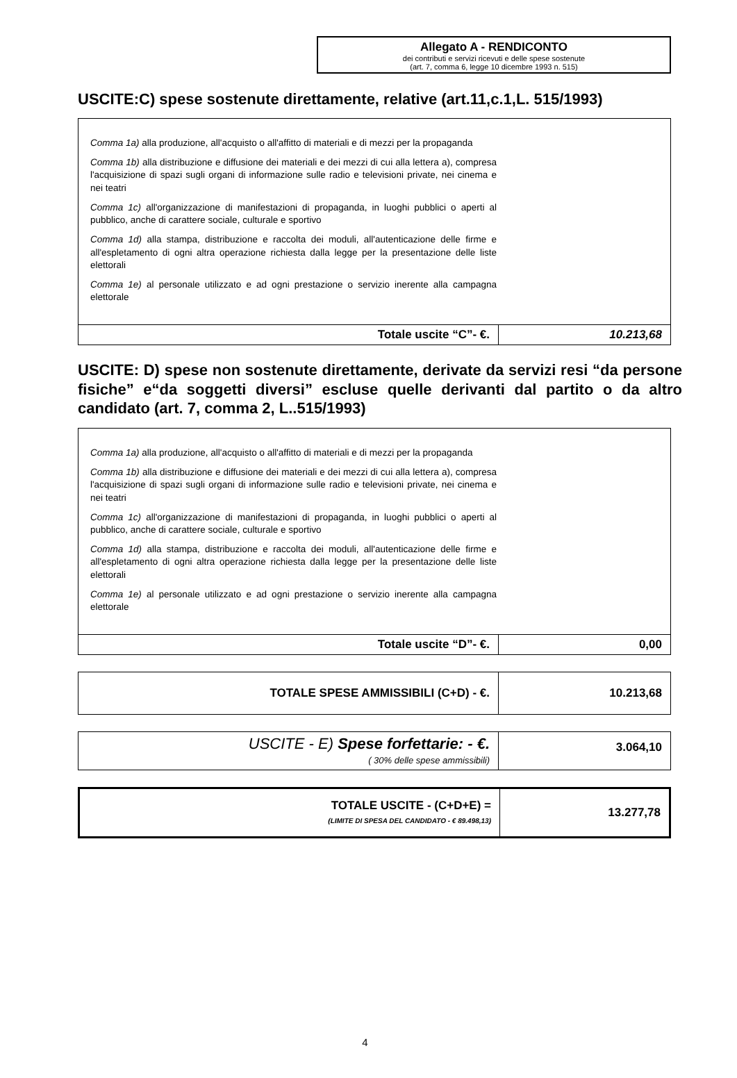Allegato A - RENDICONTO
dei contributi e servizi ricevuti e delle spese sostenute
(art. 7, comma 6, legge 10 dicembre 1993 n. 515)
USCITE:C) spese sostenute direttamente, relative (art.11,c.1,L. 515/1993)
Comma 1a) alla produzione, all'acquisto o all'affitto di materiali e di mezzi per la propaganda
Comma 1b) alla distribuzione e diffusione dei materiali e dei mezzi di cui alla lettera a), compresa l'acquisizione di spazi sugli organi di informazione sulle radio e televisioni private, nei cinema e nei teatri
Comma 1c) all'organizzazione di manifestazioni di propaganda, in luoghi pubblici o aperti al pubblico, anche di carattere sociale, culturale e sportivo
Comma 1d) alla stampa, distribuzione e raccolta dei moduli, all'autenticazione delle firme e all'espletamento di ogni altra operazione richiesta dalla legge per la presentazione delle liste elettorali
Comma 1e) al personale utilizzato e ad ogni prestazione o servizio inerente alla campagna elettorale
| Totale uscite “C”- €. | 10.213,68 |
USCITE: D) spese non sostenute direttamente, derivate da servizi resi “da persone fisiche” e“da soggetti diversi” escluse quelle derivanti dal partito o da altro candidato (art. 7, comma 2, L..515/1993)
Comma 1a) alla produzione, all'acquisto o all'affitto di materiali e di mezzi per la propaganda
Comma 1b) alla distribuzione e diffusione dei materiali e dei mezzi di cui alla lettera a), compresa l'acquisizione di spazi sugli organi di informazione sulle radio e televisioni private, nei cinema e nei teatri
Comma 1c) all'organizzazione di manifestazioni di propaganda, in luoghi pubblici o aperti al pubblico, anche di carattere sociale, culturale e sportivo
Comma 1d) alla stampa, distribuzione e raccolta dei moduli, all'autenticazione delle firme e all'espletamento di ogni altra operazione richiesta dalla legge per la presentazione delle liste elettorali
Comma 1e) al personale utilizzato e ad ogni prestazione o servizio inerente alla campagna elettorale
| Totale uscite “D”- €. | 0,00 |
| TOTALE SPESE AMMISSIBILI (C+D) - €. | 10.213,68 |
| USCITE - E) Spese forfettarie: - €. ( 30% delle spese ammissibili) | 3.064,10 |
| TOTALE USCITE - (C+D+E) = (LIMITE DI SPESA DEL CANDIDATO - € 89.498,13) | 13.277,78 |
4